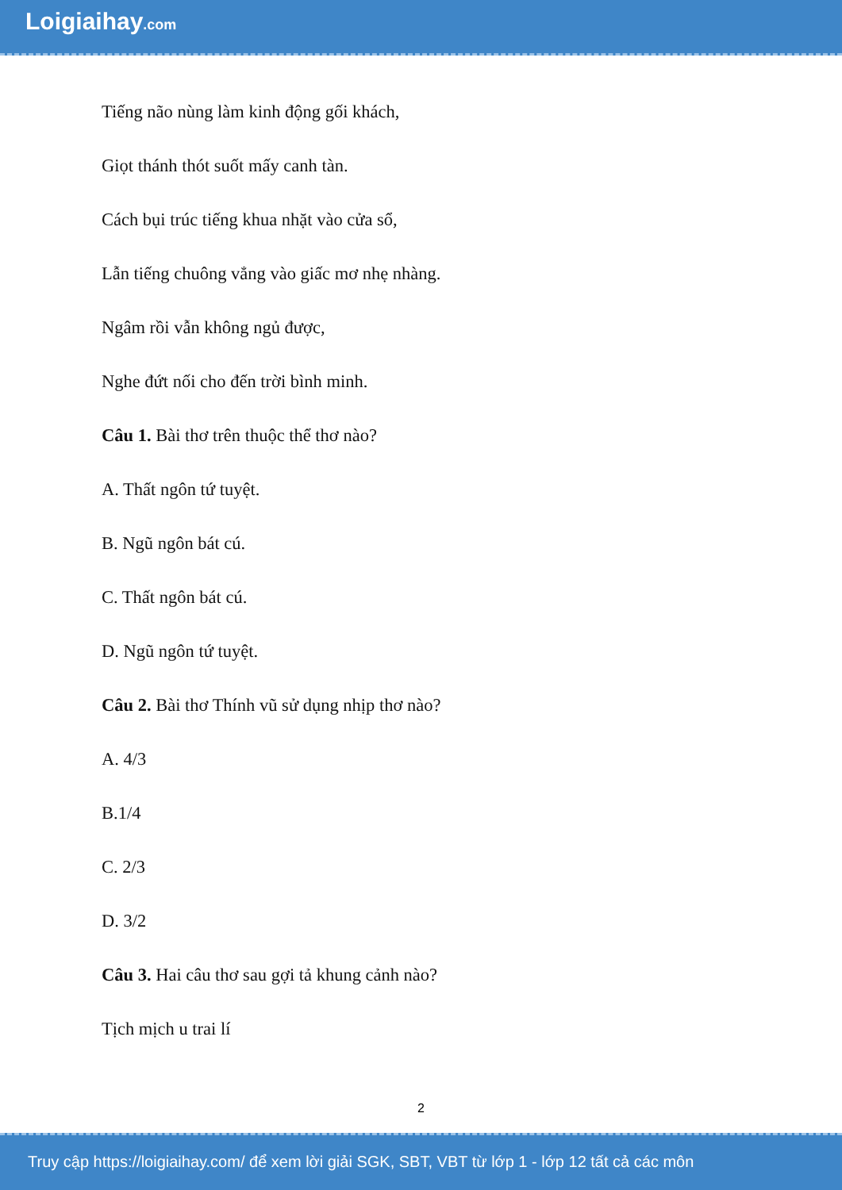Loigiaihay.com
Tiếng não nùng làm kinh động gối khách,
Giọt thánh thót suốt mấy canh tàn.
Cách bụi trúc tiếng khua nhặt vào cửa sổ,
Lẫn tiếng chuông vẳng vào giấc mơ nhẹ nhàng.
Ngâm rồi vẫn không ngủ được,
Nghe đứt nối cho đến trời bình minh.
Câu 1. Bài thơ trên thuộc thể thơ nào?
A. Thất ngôn tứ tuyệt.
B. Ngũ ngôn bát cú.
C. Thất ngôn bát cú.
D. Ngũ ngôn tứ tuyệt.
Câu 2. Bài thơ Thính vũ sử dụng nhịp thơ nào?
A. 4/3
B.1/4
C. 2/3
D. 3/2
Câu 3. Hai câu thơ sau gợi tả khung cảnh nào?
Tịch mịch u trai lí
2
Truy cập https://loigiaihay.com/ để xem lời giải SGK, SBT, VBT từ lớp 1 - lớp 12 tất cả các môn